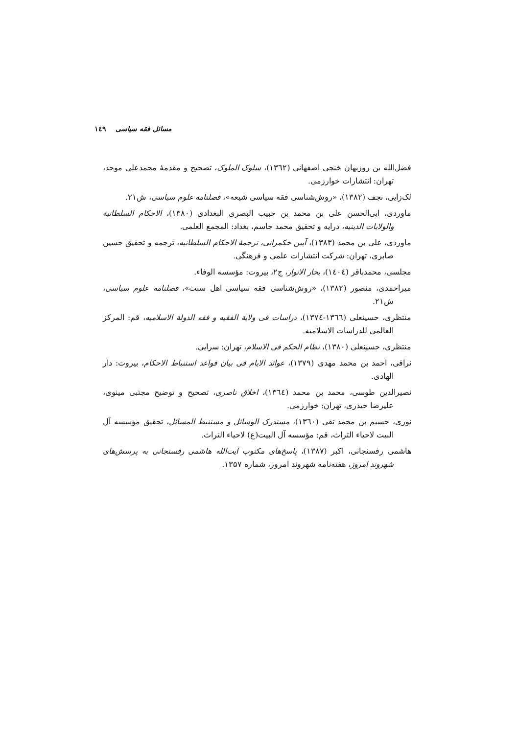مسائل فقه سیاسی ۱٤۹
فضل‌الله بن روزبهان خنجی اصفهانی (۱۳٦۲)، سلوک الملوک، تصحیح و مقدمهٔ محمدعلی موحد، تهران: انتشارات خوارزمی.
لک‌زایی، نجف (۱۳۸۲)، «روش‌شناسی فقه سیاسی شیعه»، فصلنامه علوم سیاسی، ش۲۱.
ماوردی، ابی‌الحسن علی بن محمد بن حبیب البصری البغدادی (۱۳۸۰)، الاحکام السلطانیة والولایات الدینیه، درایه و تحقیق محمد جاسم، بغداد: المجمع العلمی.
ماوردی، علی بن محمد (۱۳۸۳)، آیین حکمرانی، ترجمهٔ الاحکام السلطانیه، ترجمه و تحقیق حسین صابری، تهران: شرکت انتشارات علمی و فرهنگی.
مجلسی، محمدباقر (۱٤۰٤)، بحار الانوار، ج۲، بیروت: مؤسسه الوفاء.
میراحمدی، منصور (۱۳۸۲)، «روش‌شناسی فقه سیاسی اهل سنت»، فصلنامه علوم سیاسی، ش۲۱.
منتظری، حسینعلی (۱۳٦٦-۱۳۷٤)، دراسات فی ولایة الفقیه و فقه الدولة الاسلامیه، قم: المرکز العالمی للدراسات الاسلامیه.
منتظری، حسینعلی (۱۳۸۰)، نظام الحکم فی الاسلام، تهران: سرایی.
نراقی، احمد بن محمد مهدی (۱۳۷۹)، عوائد الایام فی بیان قواعد استنباط الاحکام، بیروت: دار الهادی.
نصیرالدین طوسی، محمد بن محمد (۱۳٦٤)، اخلاق ناصری، تصحیح و توضیح مجتبی مینوی، علیرضا حیدری، تهران: خوارزمی.
نوری، حسیم بن محمد تقی (۱۳٦۰)، مستدرک الوسائل و مستنبط المسائل، تحقیق مؤسسه آل البیت لاحیاء التراث، قم: مؤسسه آل البیت(ع) لاحیاء التراث.
هاشمی رفسنجانی، اکبر (۱۳۸۷)، پاسخ‌های مکتوب آیت‌الله هاشمی رفسنجانی به پرسش‌های شهروند امروز، هفته‌نامه شهروند امروز، شماره ۱۳۵۷.